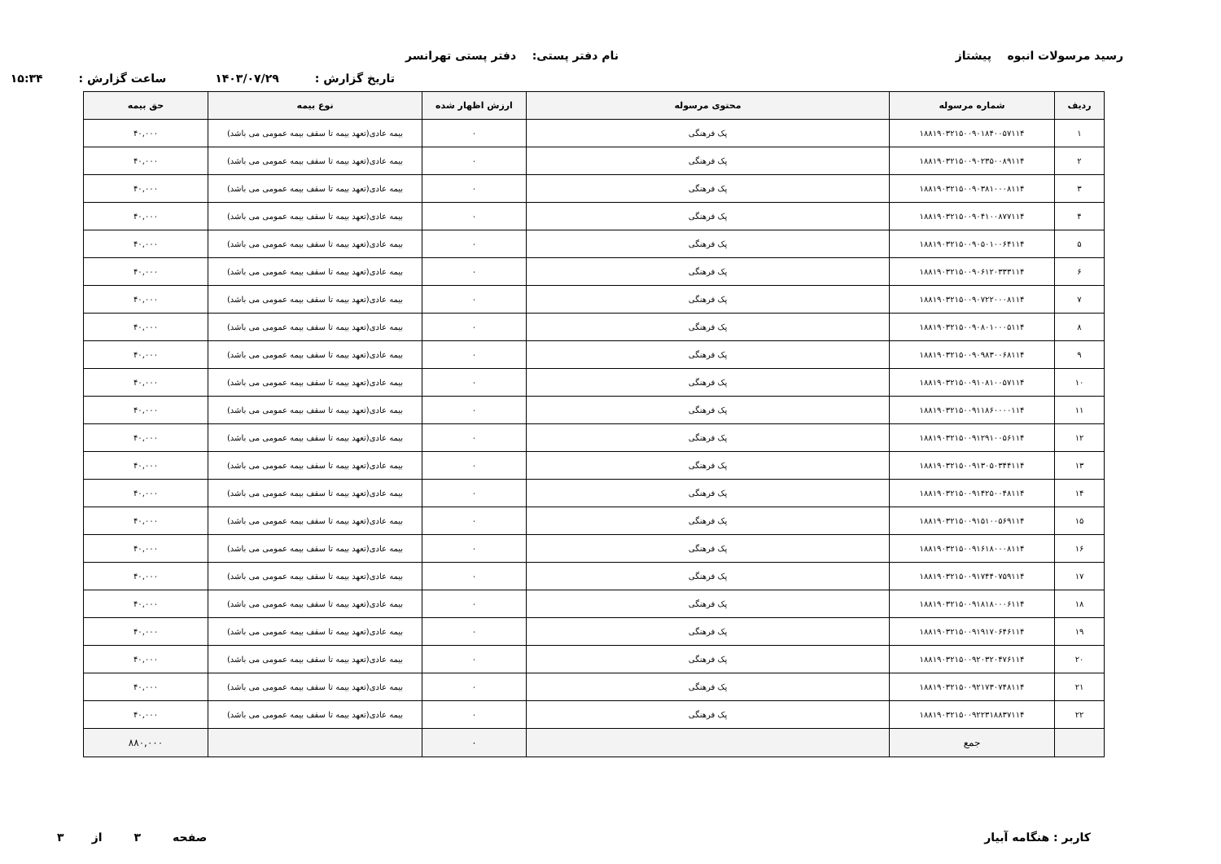رسید مرسولات انبوه پیشتاز نام دفتر پستی: دفتر پستی تهرانسر
تاریخ گزارش : ۱۴۰۳/۰۷/۲۹ ساعت گزارش : ۱۵:۳۴
| ردیف | شماره مرسوله | محتوی مرسوله | ارزش اظهار شده | نوع بیمه | حق بیمه |
| --- | --- | --- | --- | --- | --- |
| ۱ | ۱۸۸۱۹۰۳۲۱۵۰۰۹۰۱۸۴۰۰۵۷۱۱۴ | پک فرهنگی | ۰ | بیمه عادی(تعهد بیمه تا سقف بیمه عمومی می باشد) | ۴۰,۰۰۰ |
| ۲ | ۱۸۸۱۹۰۳۲۱۵۰۰۹۰۲۳۵۰۰۸۹۱۱۴ | پک فرهنگی | ۰ | بیمه عادی(تعهد بیمه تا سقف بیمه عمومی می باشد) | ۴۰,۰۰۰ |
| ۳ | ۱۸۸۱۹۰۳۲۱۵۰۰۹۰۳۸۱۰۰۰۸۱۱۴ | پک فرهنگی | ۰ | بیمه عادی(تعهد بیمه تا سقف بیمه عمومی می باشد) | ۴۰,۰۰۰ |
| ۴ | ۱۸۸۱۹۰۳۲۱۵۰۰۹۰۴۱۰۰۸۷۷۱۱۴ | پک فرهنگی | ۰ | بیمه عادی(تعهد بیمه تا سقف بیمه عمومی می باشد) | ۴۰,۰۰۰ |
| ۵ | ۱۸۸۱۹۰۳۲۱۵۰۰۹۰۵۰۱۰۰۶۴۱۱۴ | پک فرهنگی | ۰ | بیمه عادی(تعهد بیمه تا سقف بیمه عمومی می باشد) | ۴۰,۰۰۰ |
| ۶ | ۱۸۸۱۹۰۳۲۱۵۰۰۹۰۶۱۲۰۳۳۳۱۱۴ | پک فرهنگی | ۰ | بیمه عادی(تعهد بیمه تا سقف بیمه عمومی می باشد) | ۴۰,۰۰۰ |
| ۷ | ۱۸۸۱۹۰۳۲۱۵۰۰۹۰۷۲۲۰۰۰۸۱۱۴ | پک فرهنگی | ۰ | بیمه عادی(تعهد بیمه تا سقف بیمه عمومی می باشد) | ۴۰,۰۰۰ |
| ۸ | ۱۸۸۱۹۰۳۲۱۵۰۰۹۰۸۰۱۰۰۰۵۱۱۴ | پک فرهنگی | ۰ | بیمه عادی(تعهد بیمه تا سقف بیمه عمومی می باشد) | ۴۰,۰۰۰ |
| ۹ | ۱۸۸۱۹۰۳۲۱۵۰۰۹۰۹۸۳۰۰۶۸۱۱۴ | پک فرهنگی | ۰ | بیمه عادی(تعهد بیمه تا سقف بیمه عمومی می باشد) | ۴۰,۰۰۰ |
| ۱۰ | ۱۸۸۱۹۰۳۲۱۵۰۰۹۱۰۸۱۰۰۵۷۱۱۴ | پک فرهنگی | ۰ | بیمه عادی(تعهد بیمه تا سقف بیمه عمومی می باشد) | ۴۰,۰۰۰ |
| ۱۱ | ۱۸۸۱۹۰۳۲۱۵۰۰۹۱۱۸۶۰۰۰۰۱۱۴ | پک فرهنگی | ۰ | بیمه عادی(تعهد بیمه تا سقف بیمه عمومی می باشد) | ۴۰,۰۰۰ |
| ۱۲ | ۱۸۸۱۹۰۳۲۱۵۰۰۹۱۲۹۱۰۰۵۶۱۱۴ | پک فرهنگی | ۰ | بیمه عادی(تعهد بیمه تا سقف بیمه عمومی می باشد) | ۴۰,۰۰۰ |
| ۱۳ | ۱۸۸۱۹۰۳۲۱۵۰۰۹۱۳۰۵۰۳۴۴۱۱۴ | پک فرهنگی | ۰ | بیمه عادی(تعهد بیمه تا سقف بیمه عمومی می باشد) | ۴۰,۰۰۰ |
| ۱۴ | ۱۸۸۱۹۰۳۲۱۵۰۰۹۱۴۲۵۰۰۴۸۱۱۴ | پک فرهنگی | ۰ | بیمه عادی(تعهد بیمه تا سقف بیمه عمومی می باشد) | ۴۰,۰۰۰ |
| ۱۵ | ۱۸۸۱۹۰۳۲۱۵۰۰۹۱۵۱۰۰۵۶۹۱۱۴ | پک فرهنگی | ۰ | بیمه عادی(تعهد بیمه تا سقف بیمه عمومی می باشد) | ۴۰,۰۰۰ |
| ۱۶ | ۱۸۸۱۹۰۳۲۱۵۰۰۹۱۶۱۸۰۰۰۸۱۱۴ | پک فرهنگی | ۰ | بیمه عادی(تعهد بیمه تا سقف بیمه عمومی می باشد) | ۴۰,۰۰۰ |
| ۱۷ | ۱۸۸۱۹۰۳۲۱۵۰۰۹۱۷۴۴۰۷۵۹۱۱۴ | پک فرهنگی | ۰ | بیمه عادی(تعهد بیمه تا سقف بیمه عمومی می باشد) | ۴۰,۰۰۰ |
| ۱۸ | ۱۸۸۱۹۰۳۲۱۵۰۰۹۱۸۱۸۰۰۰۶۱۱۴ | پک فرهنگی | ۰ | بیمه عادی(تعهد بیمه تا سقف بیمه عمومی می باشد) | ۴۰,۰۰۰ |
| ۱۹ | ۱۸۸۱۹۰۳۲۱۵۰۰۹۱۹۱۷۰۶۴۶۱۱۴ | پک فرهنگی | ۰ | بیمه عادی(تعهد بیمه تا سقف بیمه عمومی می باشد) | ۴۰,۰۰۰ |
| ۲۰ | ۱۸۸۱۹۰۳۲۱۵۰۰۹۲۰۳۲۰۴۷۶۱۱۴ | پک فرهنگی | ۰ | بیمه عادی(تعهد بیمه تا سقف بیمه عمومی می باشد) | ۴۰,۰۰۰ |
| ۲۱ | ۱۸۸۱۹۰۳۲۱۵۰۰۹۲۱۷۳۰۷۴۸۱۱۴ | پک فرهنگی | ۰ | بیمه عادی(تعهد بیمه تا سقف بیمه عمومی می باشد) | ۴۰,۰۰۰ |
| ۲۲ | ۱۸۸۱۹۰۳۲۱۵۰۰۹۲۲۳۱۸۸۳۷۱۱۴ | پک فرهنگی | ۰ | بیمه عادی(تعهد بیمه تا سقف بیمه عمومی می باشد) | ۴۰,۰۰۰ |
| | جمع | | ۰ | | ۸۸۰,۰۰۰ |
کاربر : هنگامه آبیار صفحه ۳ از ۳